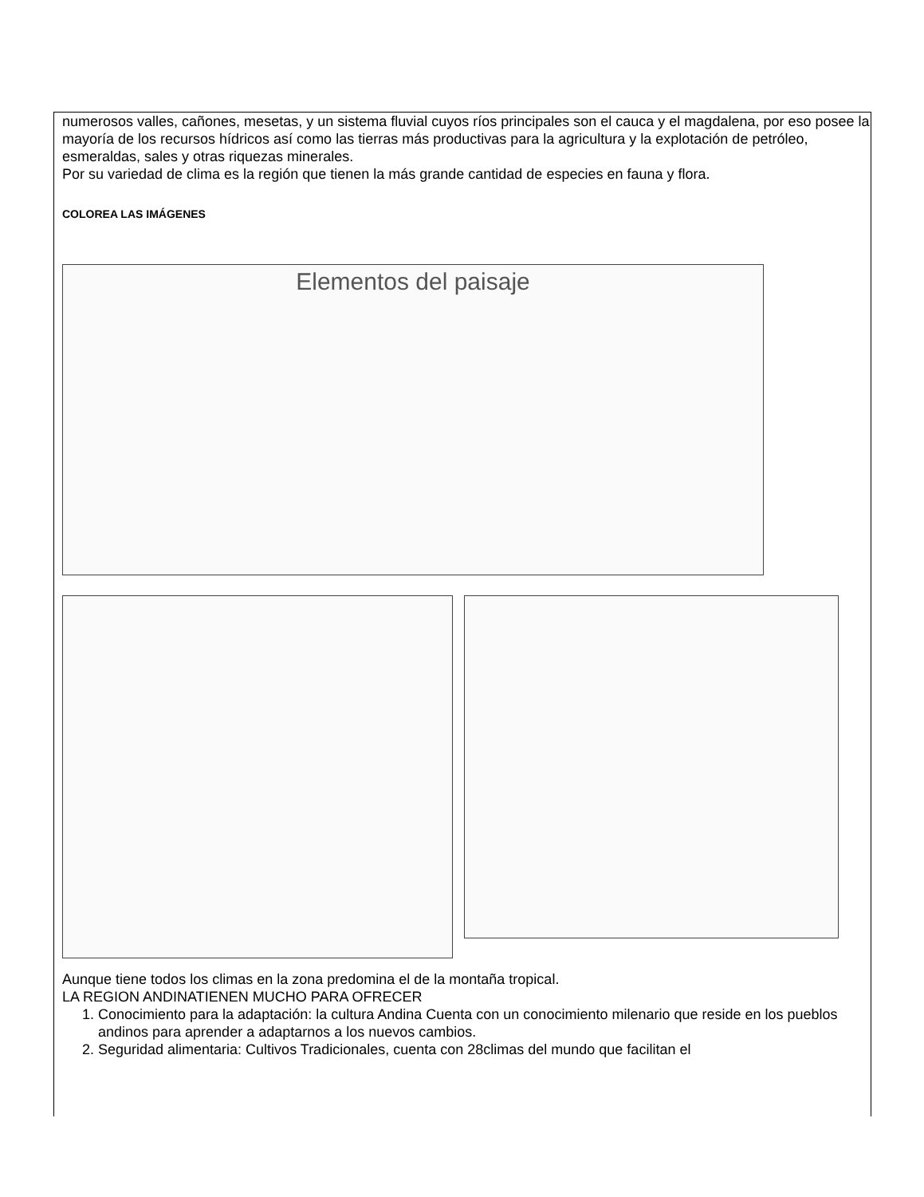numerosos valles, cañones, mesetas, y un sistema fluvial cuyos ríos principales son el cauca y el magdalena, por eso posee la mayoría de los recursos hídricos así como las tierras más productivas para la agricultura y la explotación de petróleo, esmeraldas, sales y otras riquezas minerales.
Por su variedad de clima es la región que tienen la más grande cantidad de especies en fauna y flora.
COLOREA LAS IMÁGENES
Elementos del paisaje
Aunque tiene todos los climas en la zona predomina el de la montaña tropical.
LA REGION ANDINATIENEN MUCHO PARA OFRECER
1. Conocimiento para la adaptación: la cultura Andina Cuenta con un conocimiento milenario que reside en los pueblos andinos para aprender a adaptarnos a los nuevos cambios.
2. Seguridad alimentaria: Cultivos Tradicionales, cuenta con 28climas del mundo que facilitan el